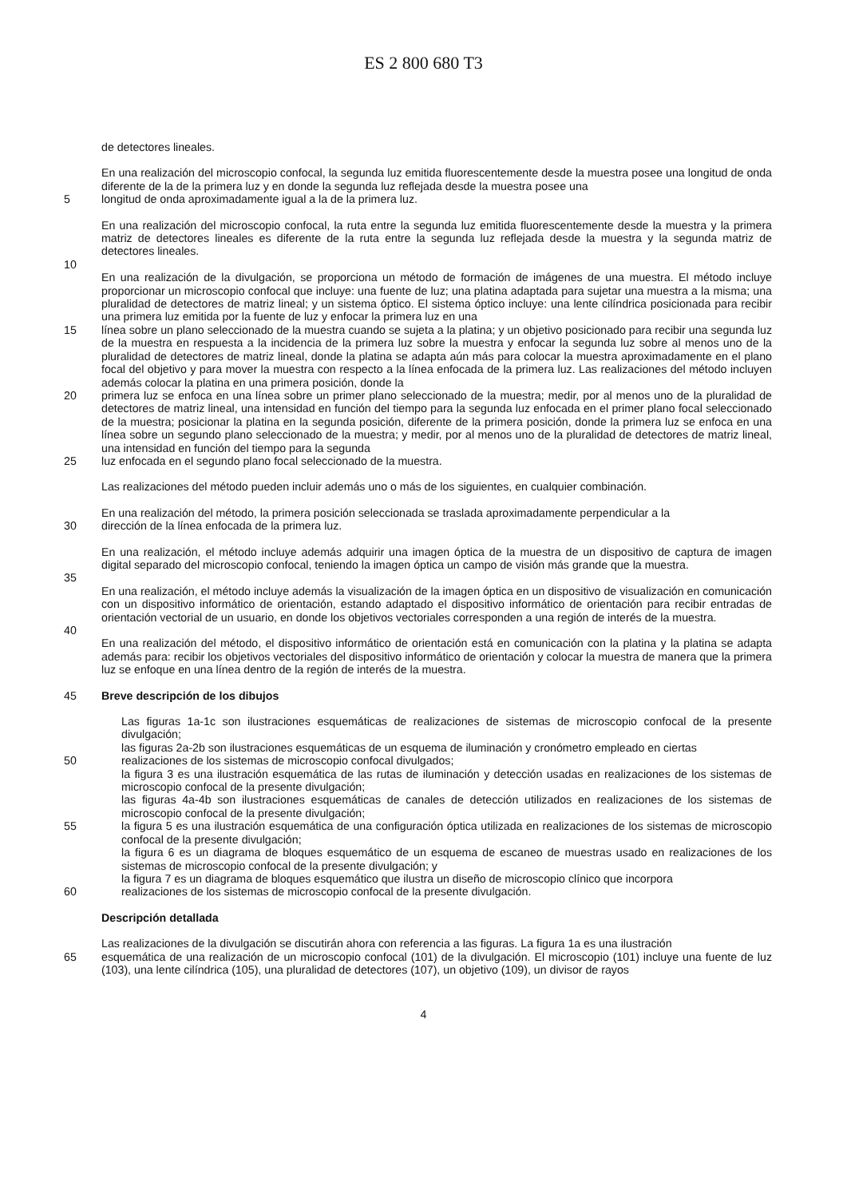ES 2 800 680 T3
de detectores lineales.
En una realización del microscopio confocal, la segunda luz emitida fluorescentemente desde la muestra posee una longitud de onda diferente de la de la primera luz y en donde la segunda luz reflejada desde la muestra posee una
5 longitud de onda aproximadamente igual a la de la primera luz.
En una realización del microscopio confocal, la ruta entre la segunda luz emitida fluorescentemente desde la muestra y la primera matriz de detectores lineales es diferente de la ruta entre la segunda luz reflejada desde la muestra y la segunda matriz de detectores lineales.
10
En una realización de la divulgación, se proporciona un método de formación de imágenes de una muestra. El método incluye proporcionar un microscopio confocal que incluye: una fuente de luz; una platina adaptada para sujetar una muestra a la misma; una pluralidad de detectores de matriz lineal; y un sistema óptico. El sistema óptico incluye: una lente cilíndrica posicionada para recibir una primera luz emitida por la fuente de luz y enfocar la primera luz en una
15 línea sobre un plano seleccionado de la muestra cuando se sujeta a la platina; y un objetivo posicionado para recibir una segunda luz de la muestra en respuesta a la incidencia de la primera luz sobre la muestra y enfocar la segunda luz sobre al menos uno de la pluralidad de detectores de matriz lineal, donde la platina se adapta aún más para colocar la muestra aproximadamente en el plano focal del objetivo y para mover la muestra con respecto a la línea enfocada de la primera luz. Las realizaciones del método incluyen además colocar la platina en una primera posición, donde la
20 primera luz se enfoca en una línea sobre un primer plano seleccionado de la muestra; medir, por al menos uno de la pluralidad de detectores de matriz lineal, una intensidad en función del tiempo para la segunda luz enfocada en el primer plano focal seleccionado de la muestra; posicionar la platina en la segunda posición, diferente de la primera posición, donde la primera luz se enfoca en una línea sobre un segundo plano seleccionado de la muestra; y medir, por al menos uno de la pluralidad de detectores de matriz lineal, una intensidad en función del tiempo para la segunda
25 luz enfocada en el segundo plano focal seleccionado de la muestra.
Las realizaciones del método pueden incluir además uno o más de los siguientes, en cualquier combinación.
En una realización del método, la primera posición seleccionada se traslada aproximadamente perpendicular a la
30 dirección de la línea enfocada de la primera luz.
En una realización, el método incluye además adquirir una imagen óptica de la muestra de un dispositivo de captura de imagen digital separado del microscopio confocal, teniendo la imagen óptica un campo de visión más grande que la muestra.
35
En una realización, el método incluye además la visualización de la imagen óptica en un dispositivo de visualización en comunicación con un dispositivo informático de orientación, estando adaptado el dispositivo informático de orientación para recibir entradas de orientación vectorial de un usuario, en donde los objetivos vectoriales corresponden a una región de interés de la muestra.
40
En una realización del método, el dispositivo informático de orientación está en comunicación con la platina y la platina se adapta además para: recibir los objetivos vectoriales del dispositivo informático de orientación y colocar la muestra de manera que la primera luz se enfoque en una línea dentro de la región de interés de la muestra.
45 Breve descripción de los dibujos
Las figuras 1a-1c son ilustraciones esquemáticas de realizaciones de sistemas de microscopio confocal de la presente divulgación;
las figuras 2a-2b son ilustraciones esquemáticas de un esquema de iluminación y cronómetro empleado en ciertas
50 realizaciones de los sistemas de microscopio confocal divulgados;
la figura 3 es una ilustración esquemática de las rutas de iluminación y detección usadas en realizaciones de los sistemas de microscopio confocal de la presente divulgación;
las figuras 4a-4b son ilustraciones esquemáticas de canales de detección utilizados en realizaciones de los sistemas de microscopio confocal de la presente divulgación;
55 la figura 5 es una ilustración esquemática de una configuración óptica utilizada en realizaciones de los sistemas de microscopio confocal de la presente divulgación;
la figura 6 es un diagrama de bloques esquemático de un esquema de escaneo de muestras usado en realizaciones de los sistemas de microscopio confocal de la presente divulgación; y
la figura 7 es un diagrama de bloques esquemático que ilustra un diseño de microscopio clínico que incorpora
60 realizaciones de los sistemas de microscopio confocal de la presente divulgación.
Descripción detallada
Las realizaciones de la divulgación se discutirán ahora con referencia a las figuras. La figura 1a es una ilustración
65 esquemática de una realización de un microscopio confocal (101) de la divulgación. El microscopio (101) incluye una fuente de luz (103), una lente cilíndrica (105), una pluralidad de detectores (107), un objetivo (109), un divisor de rayos
4